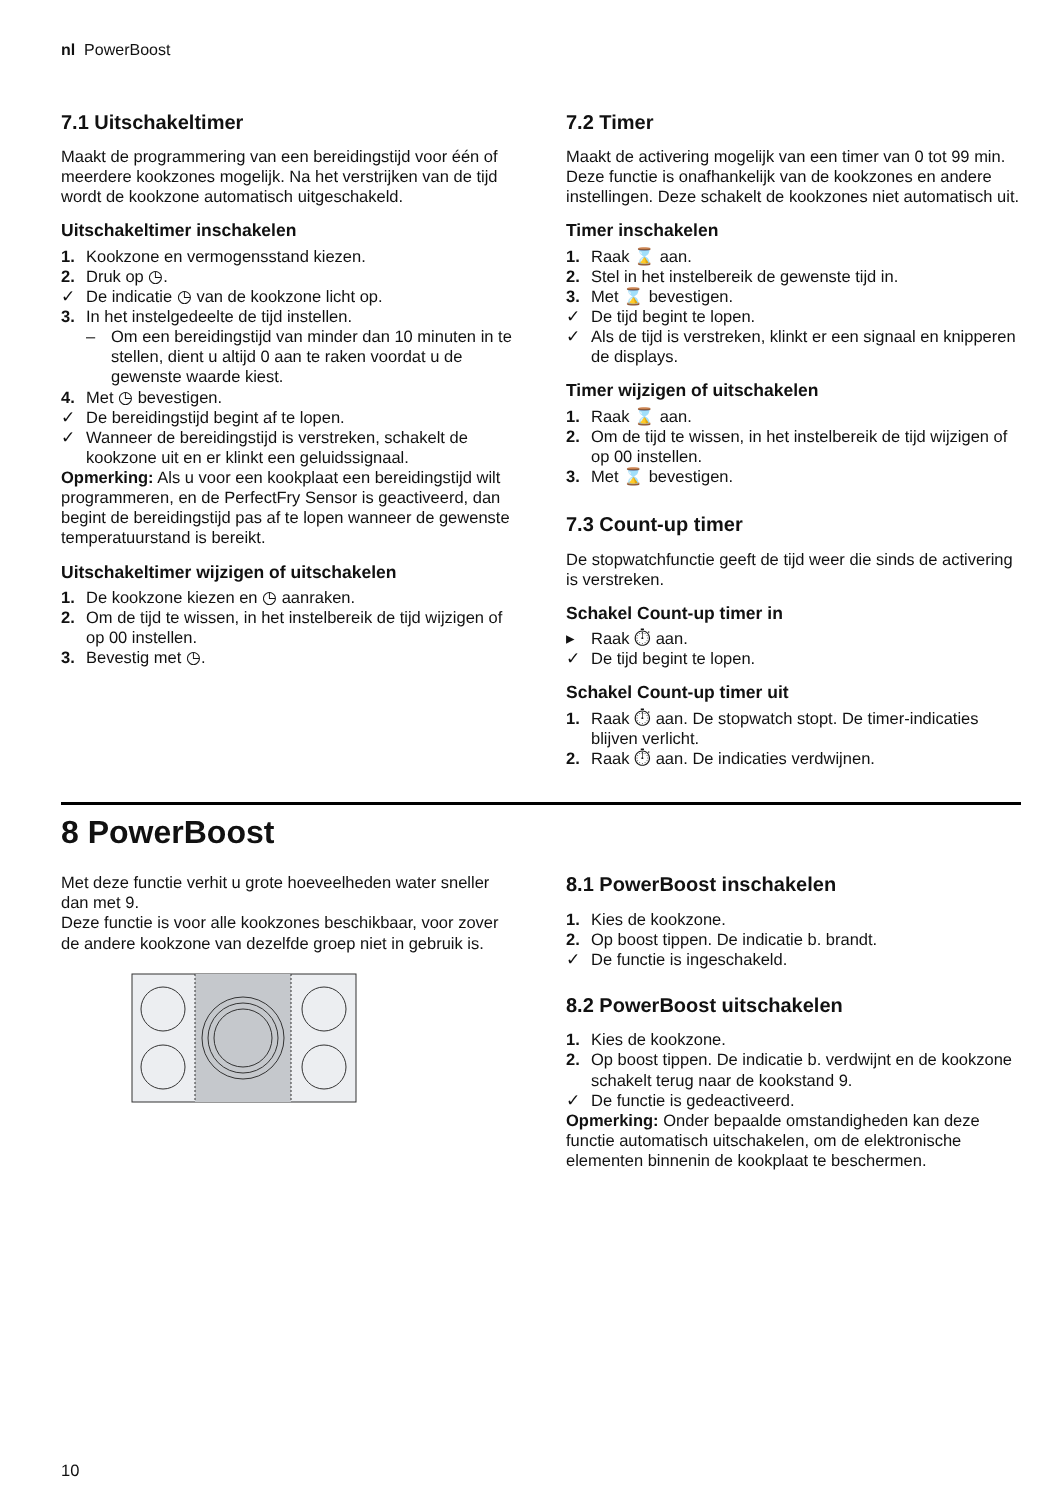nl PowerBoost
7.1 Uitschakeltimer
Maakt de programmering van een bereidingstijd voor één of meerdere kookzones mogelijk. Na het verstrijken van de tijd wordt de kookzone automatisch uitgeschakeld.
Uitschakeltimer inschakelen
1. Kookzone en vermogensstand kiezen.
2. Druk op ◷.
✓ De indicatie ◷ van de kookzone licht op.
3. In het instelgedeelte de tijd instellen.
– Om een bereidingstijd van minder dan 10 minuten in te stellen, dient u altijd 0 aan te raken voordat u de gewenste waarde kiest.
4. Met ◷ bevestigen.
✓ De bereidingstijd begint af te lopen.
✓ Wanneer de bereidingstijd is verstreken, schakelt de kookzone uit en er klinkt een geluidssignaal.
Opmerking: Als u voor een kookplaat een bereidingstijd wilt programmeren, en de PerfectFry Sensor is geactiveerd, dan begint de bereidingstijd pas af te lopen wanneer de gewenste temperatuurstand is bereikt.
Uitschakeltimer wijzigen of uitschakelen
1. De kookzone kiezen en ◷ aanraken.
2. Om de tijd te wissen, in het instelbereik de tijd wijzigen of op 00 instellen.
3. Bevestig met ◷.
7.2 Timer
Maakt de activering mogelijk van een timer van 0 tot 99 min. Deze functie is onafhankelijk van de kookzones en andere instellingen. Deze schakelt de kookzones niet automatisch uit.
Timer inschakelen
1. Raak ⌛ aan.
2. Stel in het instelbereik de gewenste tijd in.
3. Met ⌛ bevestigen.
✓ De tijd begint te lopen.
✓ Als de tijd is verstreken, klinkt er een signaal en knipperen de displays.
Timer wijzigen of uitschakelen
1. Raak ⌛ aan.
2. Om de tijd te wissen, in het instelbereik de tijd wijzigen of op 00 instellen.
3. Met ⌛ bevestigen.
7.3 Count-up timer
De stopwatchfunctie geeft de tijd weer die sinds de activering is verstreken.
Schakel Count-up timer in
▸ Raak ⏱ aan.
✓ De tijd begint te lopen.
Schakel Count-up timer uit
1. Raak ⏱ aan. De stopwatch stopt. De timer-indicaties blijven verlicht.
2. Raak ⏱ aan. De indicaties verdwijnen.
8 PowerBoost
Met deze functie verhit u grote hoeveelheden water sneller dan met 9.
Deze functie is voor alle kookzones beschikbaar, voor zover de andere kookzone van dezelfde groep niet in gebruik is.
8.1 PowerBoost inschakelen
1. Kies de kookzone.
2. Op boost tippen. De indicatie b. brandt.
✓ De functie is ingeschakeld.
8.2 PowerBoost uitschakelen
1. Kies de kookzone.
2. Op boost tippen. De indicatie b. verdwijnt en de kookzone schakelt terug naar de kookstand 9.
✓ De functie is gedeactiveerd.
Opmerking: Onder bepaalde omstandigheden kan deze functie automatisch uitschakelen, om de elektronische elementen binnenin de kookplaat te beschermen.
10